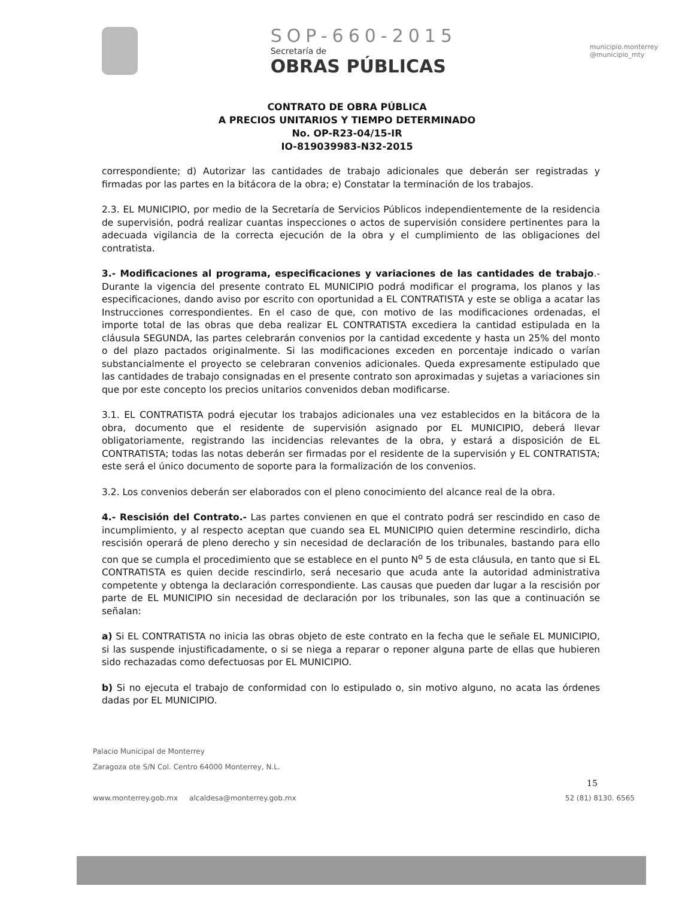SOP-660-2015
Secretaría de
OBRAS PÚBLICAS
municipio.monterrey
@municipio_mty
CONTRATO DE OBRA PÚBLICA
A PRECIOS UNITARIOS Y TIEMPO DETERMINADO
No. OP-R23-04/15-IR
IO-819039983-N32-2015
correspondiente; d) Autorizar las cantidades de trabajo adicionales que deberán ser registradas y firmadas por las partes en la bitácora de la obra; e) Constatar la terminación de los trabajos.
2.3. EL MUNICIPIO, por medio de la Secretaría de Servicios Públicos independientemente de la residencia de supervisión, podrá realizar cuantas inspecciones o actos de supervisión considere pertinentes para la adecuada vigilancia de la correcta ejecución de la obra y el cumplimiento de las obligaciones del contratista.
3.- Modificaciones al programa, especificaciones y variaciones de las cantidades de trabajo.- Durante la vigencia del presente contrato EL MUNICIPIO podrá modificar el programa, los planos y las especificaciones, dando aviso por escrito con oportunidad a EL CONTRATISTA y este se obliga a acatar las Instrucciones correspondientes. En el caso de que, con motivo de las modificaciones ordenadas, el importe total de las obras que deba realizar EL CONTRATISTA excediera la cantidad estipulada en la cláusula SEGUNDA, las partes celebrarán convenios por la cantidad excedente y hasta un 25% del monto o del plazo pactados originalmente. Si las modificaciones exceden en porcentaje indicado o varían substancialmente el proyecto se celebraran convenios adicionales. Queda expresamente estipulado que las cantidades de trabajo consignadas en el presente contrato son aproximadas y sujetas a variaciones sin que por este concepto los precios unitarios convenidos deban modificarse.
3.1. EL CONTRATISTA podrá ejecutar los trabajos adicionales una vez establecidos en la bitácora de la obra, documento que el residente de supervisión asignado por EL MUNICIPIO, deberá llevar obligatoriamente, registrando las incidencias relevantes de la obra, y estará a disposición de EL CONTRATISTA; todas las notas deberán ser firmadas por el residente de la supervisión y EL CONTRATISTA; este será el único documento de soporte para la formalización de los convenios.
3.2. Los convenios deberán ser elaborados con el pleno conocimiento del alcance real de la obra.
4.- Rescisión del Contrato.- Las partes convienen en que el contrato podrá ser rescindido en caso de incumplimiento, y al respecto aceptan que cuando sea EL MUNICIPIO quien determine rescindirlo, dicha rescisión operará de pleno derecho y sin necesidad de declaración de los tribunales, bastando para ello con que se cumpla el procedimiento que se establece en el punto N<sup>o</sup> 5 de esta cláusula, en tanto que si EL CONTRATISTA es quien decide rescindirlo, será necesario que acuda ante la autoridad administrativa competente y obtenga la declaración correspondiente. Las causas que pueden dar lugar a la rescisión por parte de EL MUNICIPIO sin necesidad de declaración por los tribunales, son las que a continuación se señalan:
a) Si EL CONTRATISTA no inicia las obras objeto de este contrato en la fecha que le señale EL MUNICIPIO, si las suspende injustificadamente, o si se niega a reparar o reponer alguna parte de ellas que hubieren sido rechazadas como defectuosas por EL MUNICIPIO.
b) Si no ejecuta el trabajo de conformidad con lo estipulado o, sin motivo alguno, no acata las órdenes dadas por EL MUNICIPIO.
15
Palacio Municipal de Monterrey
Zaragoza ote S/N Col. Centro 64000 Monterrey, N.L.
www.monterrey.gob.mx alcaldesa@monterrey.gob.mx 52 (81) 8130. 6565